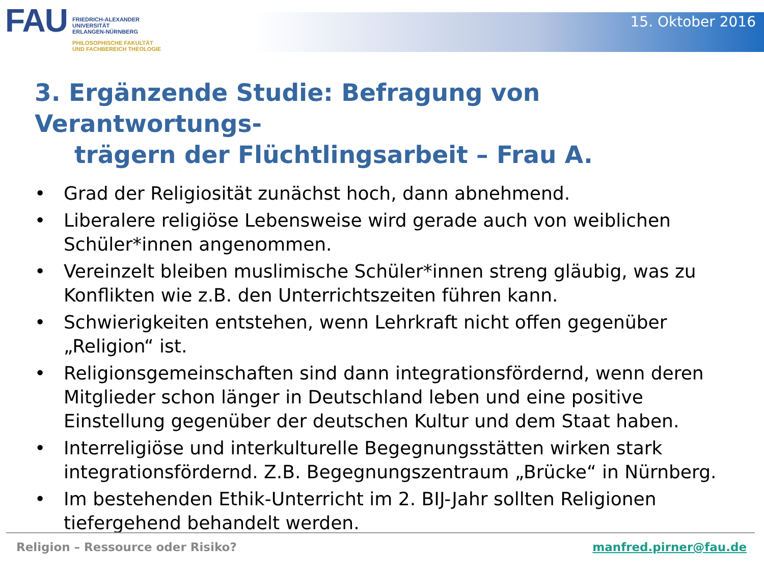FAU
FRIEDRICH-ALEXANDER
UNIVERSITÄT
ERLANGEN-NÜRNBERG
PHILOSOPHISCHE FAKULTÄT
UND FACHBEREICH THEOLOGIE
15. Oktober 2016
3. Ergänzende Studie: Befragung von Verantwortungs-
trägern der Flüchtlingsarbeit – Frau A.
• Grad der Religiosität zunächst hoch, dann abnehmend.
• Liberalere religiöse Lebensweise wird gerade auch von weiblichen Schüler*innen angenommen.
• Vereinzelt bleiben muslimische Schüler*innen streng gläubig, was zu Konflikten wie z.B. den Unterrichtszeiten führen kann.
• Schwierigkeiten entstehen, wenn Lehrkraft nicht offen gegenüber „Religion“ ist.
• Religionsgemeinschaften sind dann integrationsfördernd, wenn deren Mitglieder schon länger in Deutschland leben und eine positive Einstellung gegenüber der deutschen Kultur und dem Staat haben.
• Interreligiöse und interkulturelle Begegnungsstätten wirken stark integrationsfördernd. Z.B. Begegnungszentraum „Brücke“ in Nürnberg.
• Im bestehenden Ethik-Unterricht im 2. BIJ-Jahr sollten Religionen tiefergehend behandelt werden.
Religion – Ressource oder Risiko?
manfred.pirner@fau.de